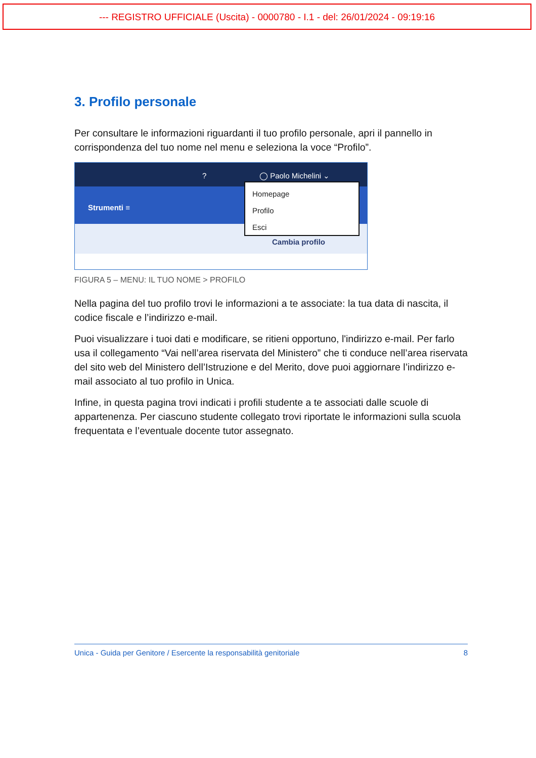--- REGISTRO UFFICIALE (Uscita) - 0000780 - I.1 - del: 26/01/2024 - 09:19:16
3. Profilo personale
Per consultare le informazioni riguardanti il tuo profilo personale, apri il pannello in corrispondenza del tuo nome nel menu e seleziona la voce “Profilo”.
? ◯ Paolo Michelini ⌄
Strumenti ≡
Cambia profilo
Homepage
Profilo
Esci
FIGURA 5 – MENU: IL TUO NOME > PROFILO
Nella pagina del tuo profilo trovi le informazioni a te associate: la tua data di nascita, il codice fiscale e l’indirizzo e-mail.
Puoi visualizzare i tuoi dati e modificare, se ritieni opportuno, l'indirizzo e-mail. Per farlo usa il collegamento “Vai nell’area riservata del Ministero” che ti conduce nell’area riservata del sito web del Ministero dell’Istruzione e del Merito, dove puoi aggiornare l’indirizzo e-mail associato al tuo profilo in Unica.
Infine, in questa pagina trovi indicati i profili studente a te associati dalle scuole di appartenenza. Per ciascuno studente collegato trovi riportate le informazioni sulla scuola frequentata e l’eventuale docente tutor assegnato.
Unica - Guida per Genitore / Esercente la responsabilità genitoriale 8